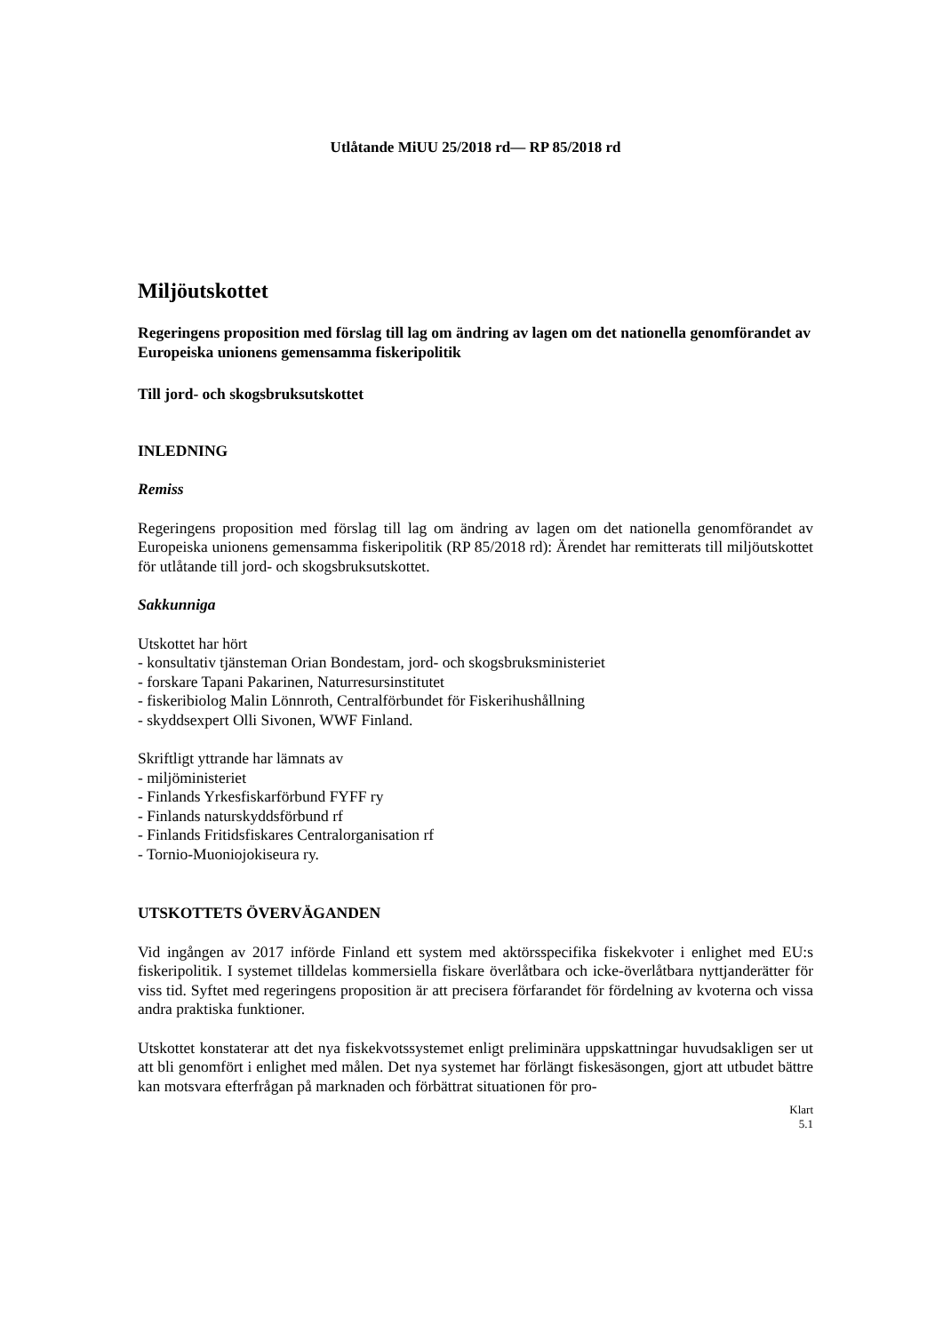Utlåtande MiUU 25/2018 rd— RP 85/2018 rd
Miljöutskottet
Regeringens proposition med förslag till lag om ändring av lagen om det nationella genomförandet av Europeiska unionens gemensamma fiskeripolitik
Till jord- och skogsbruksutskottet
INLEDNING
Remiss
Regeringens proposition med förslag till lag om ändring av lagen om det nationella genomförandet av Europeiska unionens gemensamma fiskeripolitik (RP 85/2018 rd): Ärendet har remitterats till miljöutskottet för utlåtande till jord- och skogsbruksutskottet.
Sakkunniga
Utskottet har hört
- konsultativ tjänsteman Orian Bondestam, jord- och skogsbruksministeriet
- forskare Tapani Pakarinen, Naturresursinstitutet
- fiskeribiolog Malin Lönnroth, Centralförbundet för Fiskerihushållning
- skyddsexpert Olli Sivonen, WWF Finland.
Skriftligt yttrande har lämnats av
- miljöministeriet
- Finlands Yrkesfiskarförbund FYFF ry
- Finlands naturskyddsförbund rf
- Finlands Fritidsfiskares Centralorganisation rf
- Tornio-Muoniojokiseura ry.
UTSKOTTETS ÖVERVÄGANDEN
Vid ingången av 2017 införde Finland ett system med aktörsspecifika fiskekvoter i enlighet med EU:s fiskeripolitik. I systemet tilldelas kommersiella fiskare överlåtbara och icke-överlåtbara nyttjanderätter för viss tid. Syftet med regeringens proposition är att precisera förfarandet för fördelning av kvoterna och vissa andra praktiska funktioner.
Utskottet konstaterar att det nya fiskekvotssystemet enligt preliminära uppskattningar huvudsakligen ser ut att bli genomfört i enlighet med målen. Det nya systemet har förlängt fiskesäsongen, gjort att utbudet bättre kan motsvara efterfrågan på marknaden och förbättrat situationen för pro-
Klart
5.1